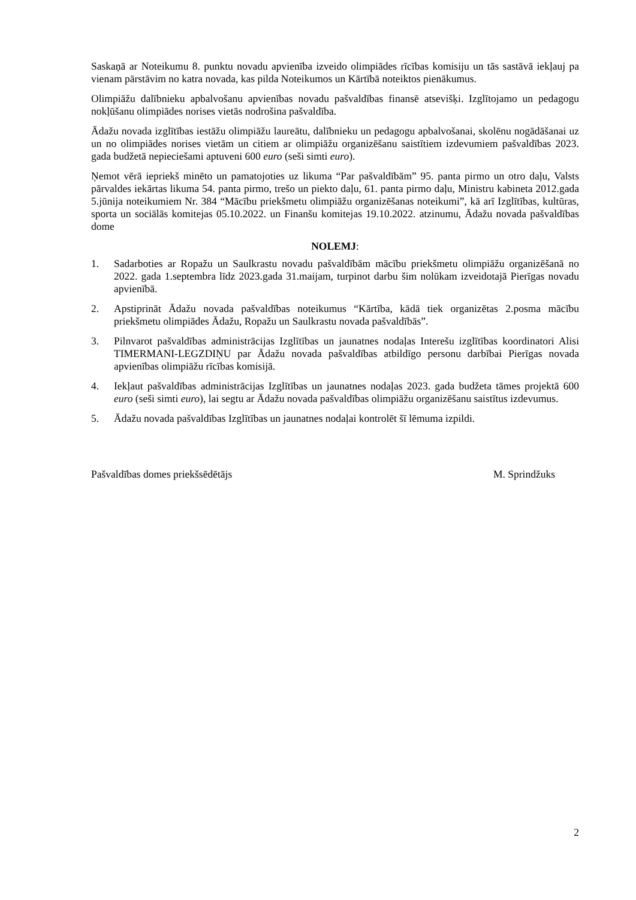Saskaņā ar Noteikumu 8. punktu novadu apvienība izveido olimpiādes rīcības komisiju un tās sastāvā iekļauj pa vienam pārstāvim no katra novada, kas pilda Noteikumos un Kārtībā noteiktos pienākumus.
Olimpiāžu dalībnieku apbalvošanu apvienības novadu pašvaldības finansē atsevišķi. Izglītojamo un pedagogu nokļūšanu olimpiādes norises vietās nodrošina pašvaldība.
Ādažu novada izglītības iestāžu olimpiāžu laureātu, dalībnieku un pedagogu apbalvošanai, skolēnu nogādāšanai uz un no olimpiādes norises vietām un citiem ar olimpiāžu organizēšanu saistītiem izdevumiem pašvaldības 2023. gada budžetā nepieciešami aptuveni 600 euro (seši simti euro).
Ņemot vērā iepriekš minēto un pamatojoties uz likuma “Par pašvaldībām” 95. panta pirmo un otro daļu, Valsts pārvaldes iekārtas likuma 54. panta pirmo, trešo un piekto daļu, 61. panta pirmo daļu, Ministru kabineta 2012.gada 5.jūnija noteikumiem Nr. 384 “Mācību priekšmetu olimpiāžu organizēšanas noteikumi”, kā arī Izglītības, kultūras, sporta un sociālās komitejas 05.10.2022. un Finanšu komitejas 19.10.2022. atzinumu, Ādažu novada pašvaldības dome
NOLEMJ:
1. Sadarboties ar Ropažu un Saulkrastu novadu pašvaldībām mācību priekšmetu olimpiāžu organizēšanā no 2022. gada 1.septembra līdz 2023.gada 31.maijam, turpinot darbu šim nolūkam izveidotajā Pierīgas novadu apvienībā.
2. Apstiprināt Ādažu novada pašvaldības noteikumus “Kārtība, kādā tiek organizētas 2.posma mācību priekšmetu olimpiādes Ādažu, Ropažu un Saulkrastu novada pašvaldībās”.
3. Pilnvarot pašvaldības administrācijas Izglītības un jaunatnes nodaļas Interešu izglītības koordinatori Alisi TIMERMANI-LEGZDIŅU par Ādažu novada pašvaldības atbildīgo personu darbībai Pierīgas novada apvienības olimpiāžu rīcības komisijā.
4. Iekļaut pašvaldības administrācijas Izglītības un jaunatnes nodaļas 2023. gada budžeta tāmes projektā 600 euro (seši simti euro), lai segtu ar Ādažu novada pašvaldības olimpiāžu organizēšanu saistītus izdevumus.
5. Ādažu novada pašvaldības Izglītības un jaunatnes nodaļai kontrolēt šī lēmuma izpildi.
Pašvaldības domes priekšsēdētājs M. Sprindžuks
2